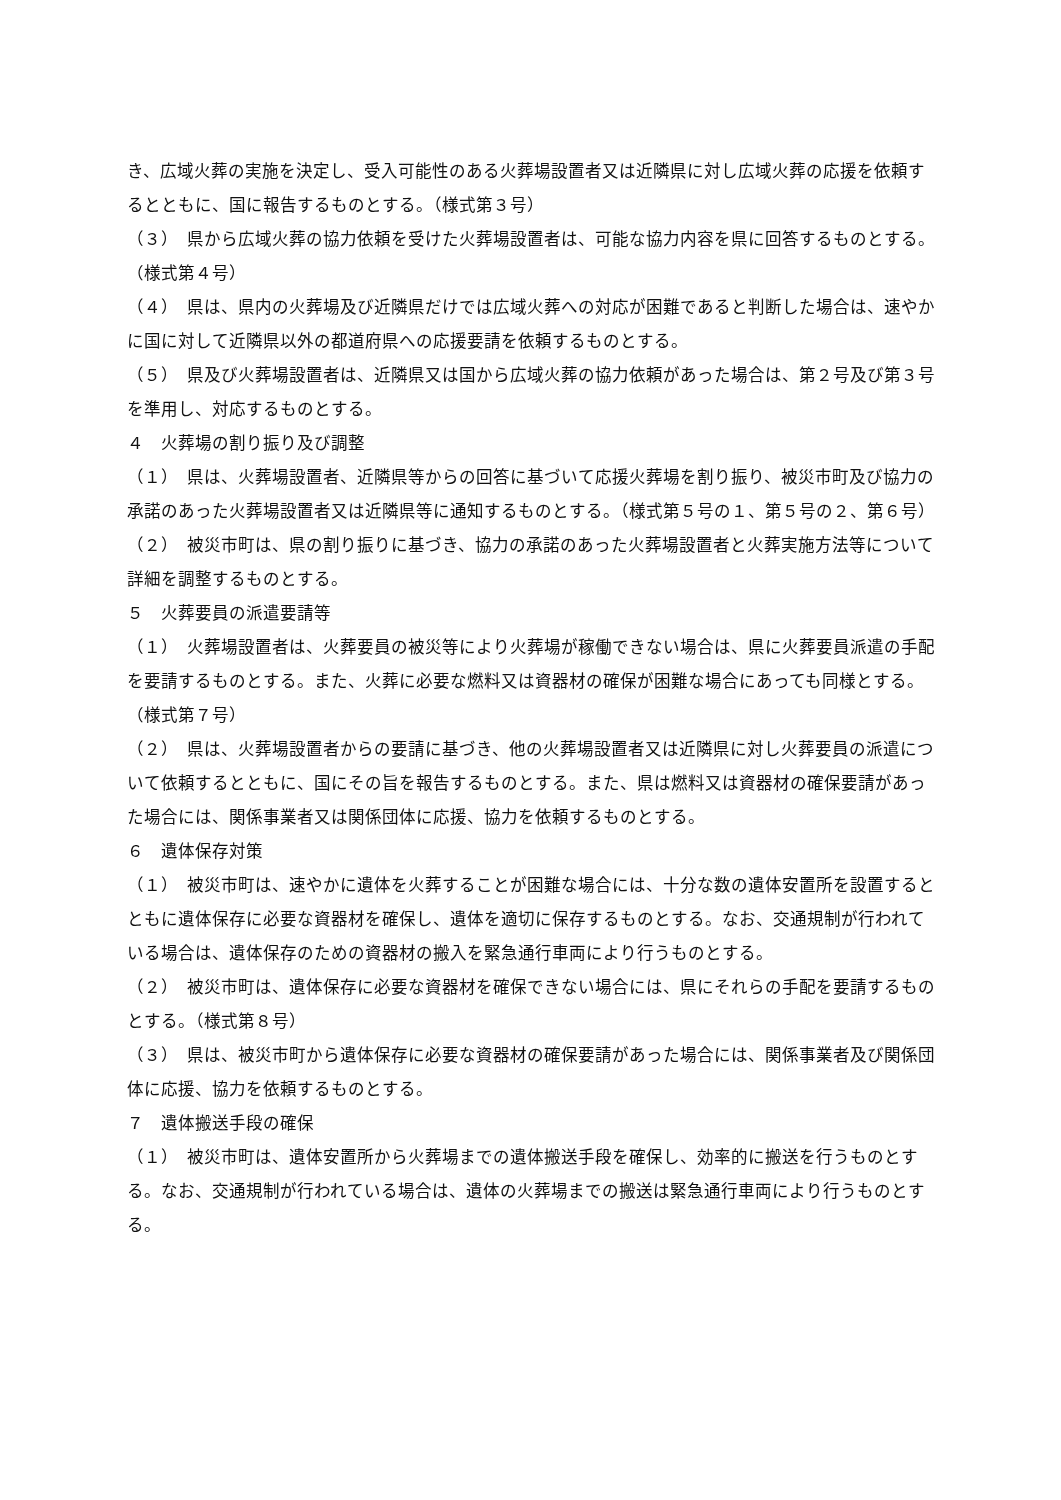き、広域火葬の実施を決定し、受入可能性のある火葬場設置者又は近隣県に対し広域火葬の応援を依頼するとともに、国に報告するものとする。（様式第３号）
（３）　県から広域火葬の協力依頼を受けた火葬場設置者は、可能な協力内容を県に回答するものとする。（様式第４号）
（４）　県は、県内の火葬場及び近隣県だけでは広域火葬への対応が困難であると判断した場合は、速やかに国に対して近隣県以外の都道府県への応援要請を依頼するものとする。
（５）　県及び火葬場設置者は、近隣県又は国から広域火葬の協力依頼があった場合は、第２号及び第３号を準用し、対応するものとする。
４　火葬場の割り振り及び調整
（１）　県は、火葬場設置者、近隣県等からの回答に基づいて応援火葬場を割り振り、被災市町及び協力の承諾のあった火葬場設置者又は近隣県等に通知するものとする。（様式第５号の１、第５号の２、第６号）
（２）　被災市町は、県の割り振りに基づき、協力の承諾のあった火葬場設置者と火葬実施方法等について詳細を調整するものとする。
５　火葬要員の派遣要請等
（１）　火葬場設置者は、火葬要員の被災等により火葬場が稼働できない場合は、県に火葬要員派遣の手配を要請するものとする。また、火葬に必要な燃料又は資器材の確保が困難な場合にあっても同様とする。（様式第７号）
（２）　県は、火葬場設置者からの要請に基づき、他の火葬場設置者又は近隣県に対し火葬要員の派遣について依頼するとともに、国にその旨を報告するものとする。また、県は燃料又は資器材の確保要請があった場合には、関係事業者又は関係団体に応援、協力を依頼するものとする。
６　遺体保存対策
（１）　被災市町は、速やかに遺体を火葬することが困難な場合には、十分な数の遺体安置所を設置するとともに遺体保存に必要な資器材を確保し、遺体を適切に保存するものとする。なお、交通規制が行われている場合は、遺体保存のための資器材の搬入を緊急通行車両により行うものとする。
（２）　被災市町は、遺体保存に必要な資器材を確保できない場合には、県にそれらの手配を要請するものとする。（様式第８号）
（３）　県は、被災市町から遺体保存に必要な資器材の確保要請があった場合には、関係事業者及び関係団体に応援、協力を依頼するものとする。
７　遺体搬送手段の確保
（１）　被災市町は、遺体安置所から火葬場までの遺体搬送手段を確保し、効率的に搬送を行うものとする。なお、交通規制が行われている場合は、遺体の火葬場までの搬送は緊急通行車両により行うものとする。